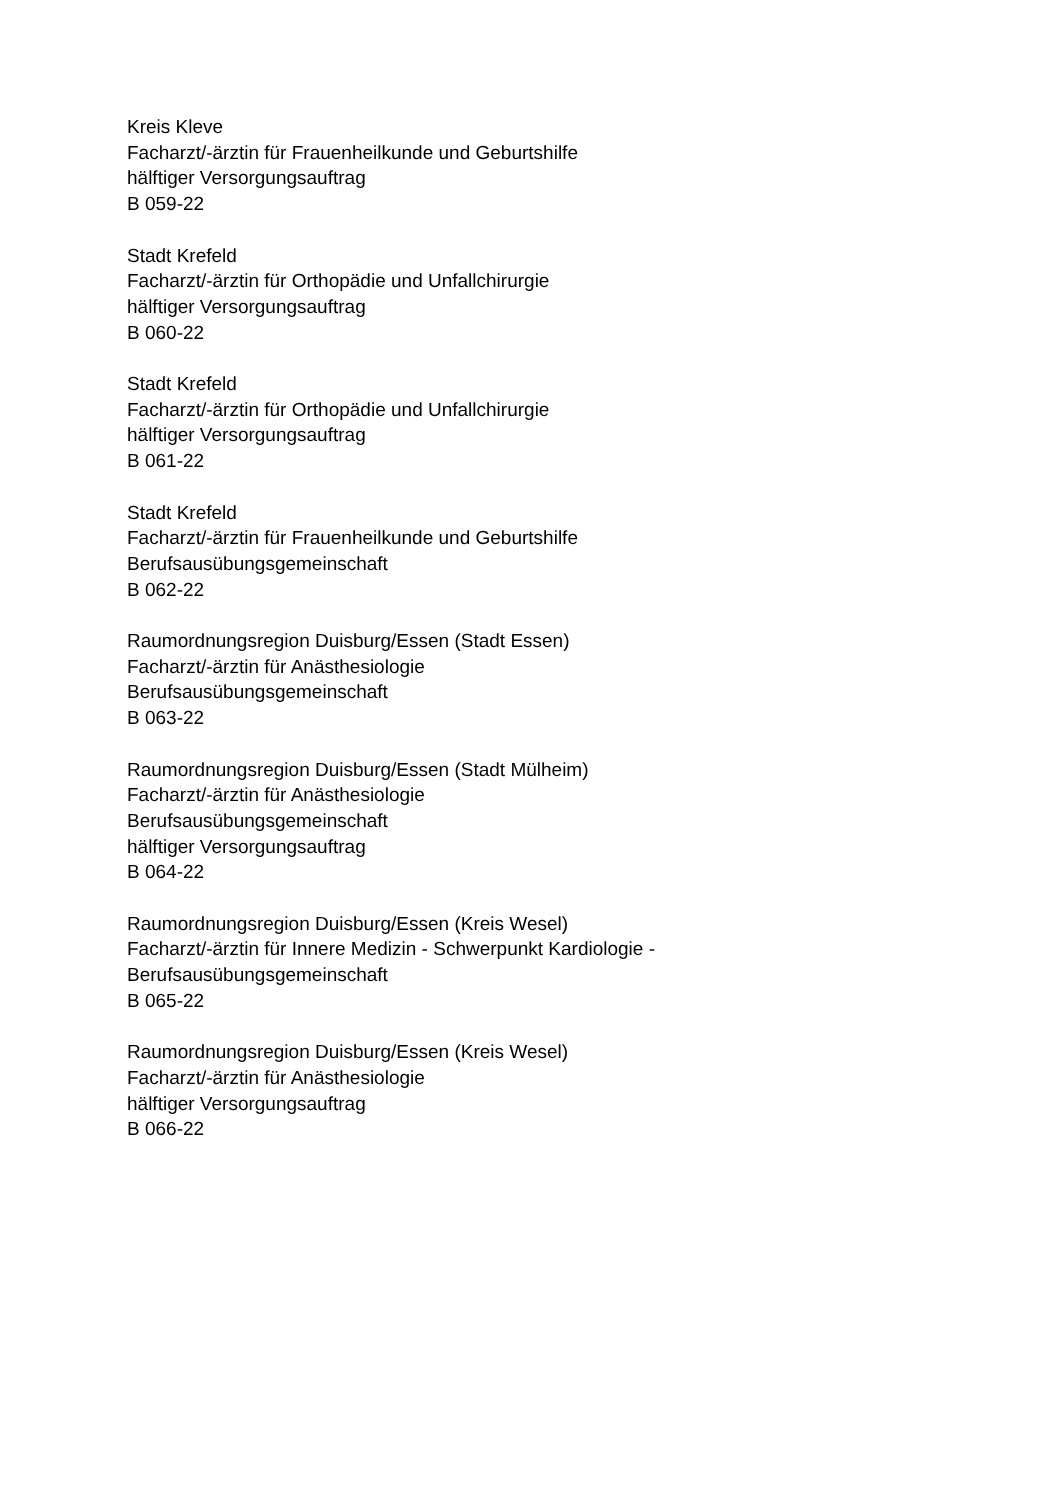Kreis Kleve
Facharzt/-ärztin für Frauenheilkunde und Geburtshilfe
hälftiger Versorgungsauftrag
B 059-22
Stadt Krefeld
Facharzt/-ärztin für Orthopädie und Unfallchirurgie
hälftiger Versorgungsauftrag
B 060-22
Stadt Krefeld
Facharzt/-ärztin für Orthopädie und Unfallchirurgie
hälftiger Versorgungsauftrag
B 061-22
Stadt Krefeld
Facharzt/-ärztin für Frauenheilkunde und Geburtshilfe
Berufsausübungsgemeinschaft
B 062-22
Raumordnungsregion Duisburg/Essen (Stadt Essen)
Facharzt/-ärztin für Anästhesiologie
Berufsausübungsgemeinschaft
B 063-22
Raumordnungsregion Duisburg/Essen (Stadt Mülheim)
Facharzt/-ärztin für Anästhesiologie
Berufsausübungsgemeinschaft
hälftiger Versorgungsauftrag
B 064-22
Raumordnungsregion Duisburg/Essen (Kreis Wesel)
Facharzt/-ärztin für Innere Medizin - Schwerpunkt Kardiologie -
Berufsausübungsgemeinschaft
B 065-22
Raumordnungsregion Duisburg/Essen (Kreis Wesel)
Facharzt/-ärztin für Anästhesiologie
hälftiger Versorgungsauftrag
B 066-22